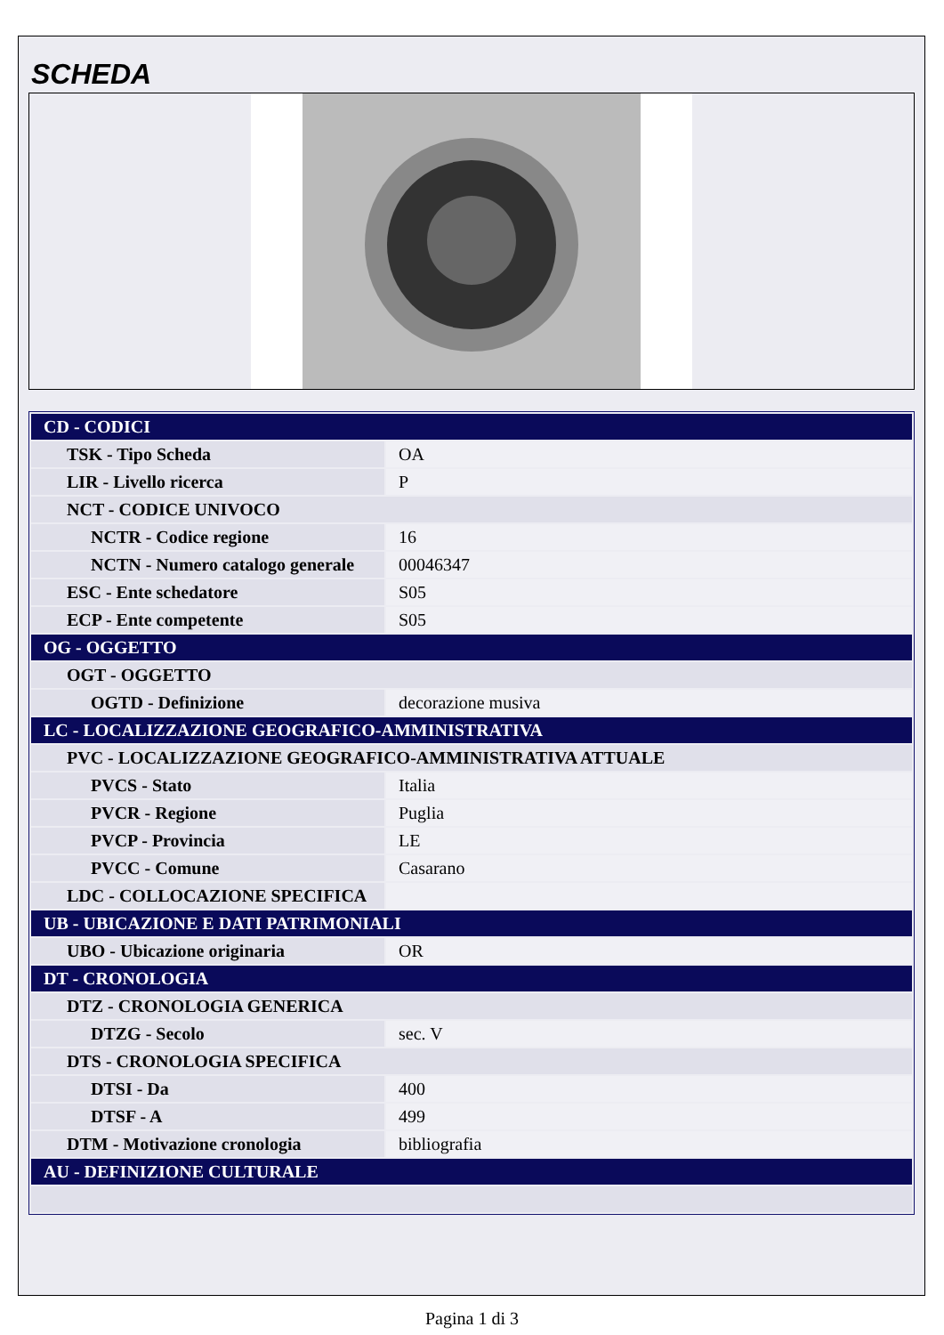SCHEDA
| CD - CODICI | |
| TSK - Tipo Scheda | OA |
| LIR - Livello ricerca | P |
| NCT - CODICE UNIVOCO | |
| NCTR - Codice regione | 16 |
| NCTN - Numero catalogo generale | 00046347 |
| ESC - Ente schedatore | S05 |
| ECP - Ente competente | S05 |
| OG - OGGETTO | |
| OGT - OGGETTO | |
| OGTD - Definizione | decorazione musiva |
| LC - LOCALIZZAZIONE GEOGRAFICO-AMMINISTRATIVA | |
| PVC - LOCALIZZAZIONE GEOGRAFICO-AMMINISTRATIVA ATTUALE | |
| PVCS - Stato | Italia |
| PVCR - Regione | Puglia |
| PVCP - Provincia | LE |
| PVCC - Comune | Casarano |
| LDC - COLLOCAZIONE SPECIFICA | |
| UB - UBICAZIONE E DATI PATRIMONIALI | |
| UBO - Ubicazione originaria | OR |
| DT - CRONOLOGIA | |
| DTZ - CRONOLOGIA GENERICA | |
| DTZG - Secolo | sec. V |
| DTS - CRONOLOGIA SPECIFICA | |
| DTSI - Da | 400 |
| DTSF - A | 499 |
| DTM - Motivazione cronologia | bibliografia |
| AU - DEFINIZIONE CULTURALE | |
Pagina 1 di 3